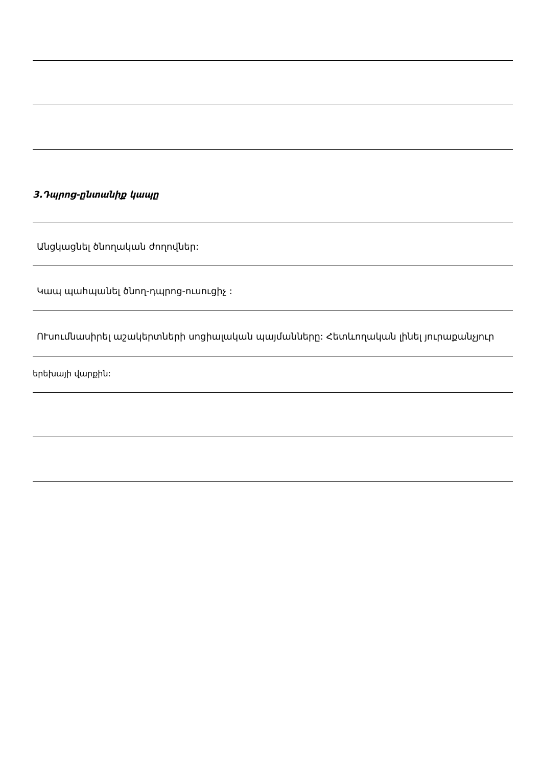3.Դպրոց-ընտանիք կապը
Անցկացնել ծնողական ժողովներ:
Կապ պահպանել ծնող-դպրոց-ուսուցիչ :
ՈՒսումնասիրել աշակերտների սոցիալական պայմանները: Հետևողական լինել յուրաքանչյուր
երեխայի վարքին: